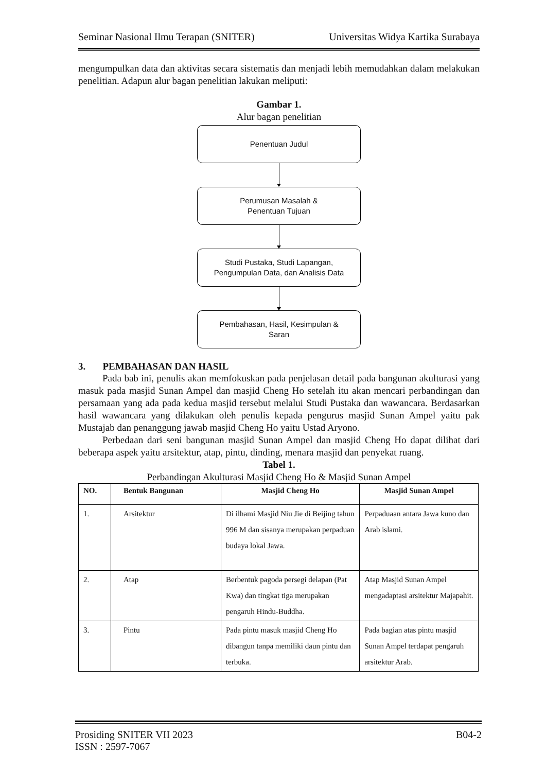Seminar Nasional Ilmu Terapan (SNITER) Universitas Widya Kartika Surabaya
mengumpulkan data dan aktivitas secara sistematis dan menjadi lebih memudahkan dalam melakukan penelitian. Adapun alur bagan penelitian lakukan meliputi:
Gambar 1.
Alur bagan penelitian
Penentuan Judul
Perumusan Masalah &
Penentuan Tujuan
Studi Pustaka, Studi Lapangan,
Pengumpulan Data, dan Analisis Data
Pembahasan, Hasil, Kesimpulan &
Saran
3. PEMBAHASAN DAN HASIL
Pada bab ini, penulis akan memfokuskan pada penjelasan detail pada bangunan akulturasi yang masuk pada masjid Sunan Ampel dan masjid Cheng Ho setelah itu akan mencari perbandingan dan persamaan yang ada pada kedua masjid tersebut melalui Studi Pustaka dan wawancara. Berdasarkan hasil wawancara yang dilakukan oleh penulis kepada pengurus masjid Sunan Ampel yaitu pak Mustajab dan penanggung jawab masjid Cheng Ho yaitu Ustad Aryono.
Perbedaan dari seni bangunan masjid Sunan Ampel dan masjid Cheng Ho dapat dilihat dari beberapa aspek yaitu arsitektur, atap, pintu, dinding, menara masjid dan penyekat ruang.
Tabel 1.
Perbandingan Akulturasi Masjid Cheng Ho & Masjid Sunan Ampel
| NO. | Bentuk Bangunan | Masjid Cheng Ho | Masjid Sunan Ampel |
| --- | --- | --- | --- |
| 1. | Arsitektur | Di ilhami Masjid Niu Jie di Beijing tahun 996 M dan sisanya merupakan perpaduan budaya lokal Jawa. | Perpaduaan antara Jawa kuno dan Arab islami. |
| 2. | Atap | Berbentuk pagoda persegi delapan (Pat Kwa) dan tingkat tiga merupakan pengaruh Hindu-Buddha. | Atap Masjid Sunan Ampel mengadaptasi arsitektur Majapahit. |
| 3. | Pintu | Pada pintu masuk masjid Cheng Ho dibangun tanpa memiliki daun pintu dan terbuka. | Pada bagian atas pintu masjid Sunan Ampel terdapat pengaruh arsitektur Arab. |
Prosiding SNITER VII 2023 B04-2
ISSN : 2597-7067